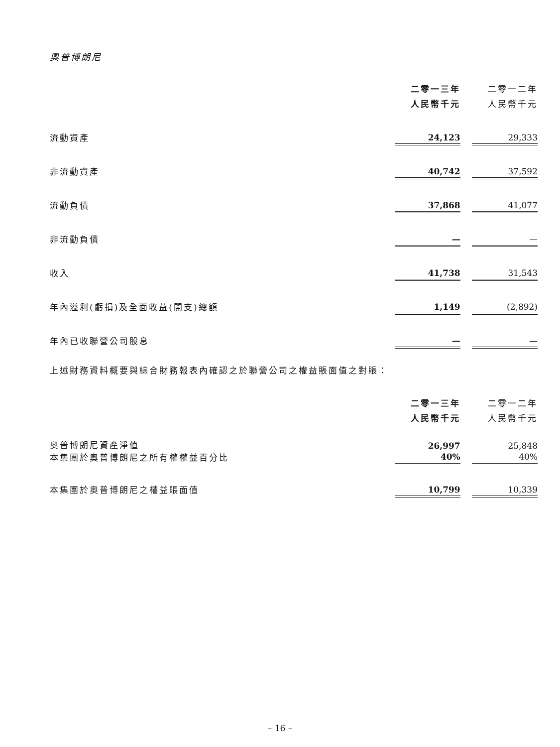奧普博朗尼
| | 二零一三年 人民幣千元 | | 二零一二年 人民幣千元 |
| 流動資產 | 24,123 | | 29,333 |
| 非流動資產 | 40,742 | | 37,592 |
| 流動負債 | 37,868 | | 41,077 |
| 非流動負債 | — | | — |
| 收入 | 41,738 | | 31,543 |
| 年內溢利(虧損)及全面收益(開支)總額 | 1,149 | | (2,892) |
| 年內已收聯營公司股息 | — | | — |
上述財務資料概要與綜合財務報表內確認之於聯營公司之權益賬面值之對賬：
| | 二零一三年 人民幣千元 | | 二零一二年 人民幣千元 |
| 奧普博朗尼資產淨值 | 26,997 | | 25,848 |
| 本集團於奧普博朗尼之所有權權益百分比 | 40% | | 40% |
| 本集團於奧普博朗尼之權益賬面值 | 10,799 | | 10,339 |
– 16 –